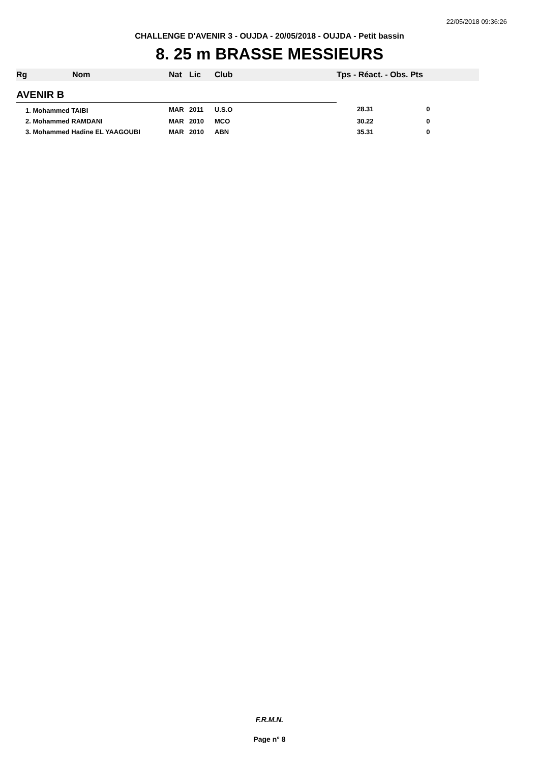22/05/2018 09:36:26
CHALLENGE D'AVENIR 3 - OUJDA - 20/05/2018 - OUJDA - Petit bassin
8. 25 m BRASSE MESSIEURS
| Rg | Nom | Nat | Lic | Club | Tps - Réact. - Obs. Pts |
| --- | --- | --- | --- | --- | --- |
| AVENIR B | | | | | |
| 1. Mohammed TAIBI | | MAR | 2011 | U.S.O | 28.31 0 |
| 2. Mohammed RAMDANI | | MAR | 2010 | MCO | 30.22 0 |
| 3. Mohammed Hadine EL YAAGOUBI | | MAR | 2010 | ABN | 35.31 0 |
F.R.M.N.
Page n° 8